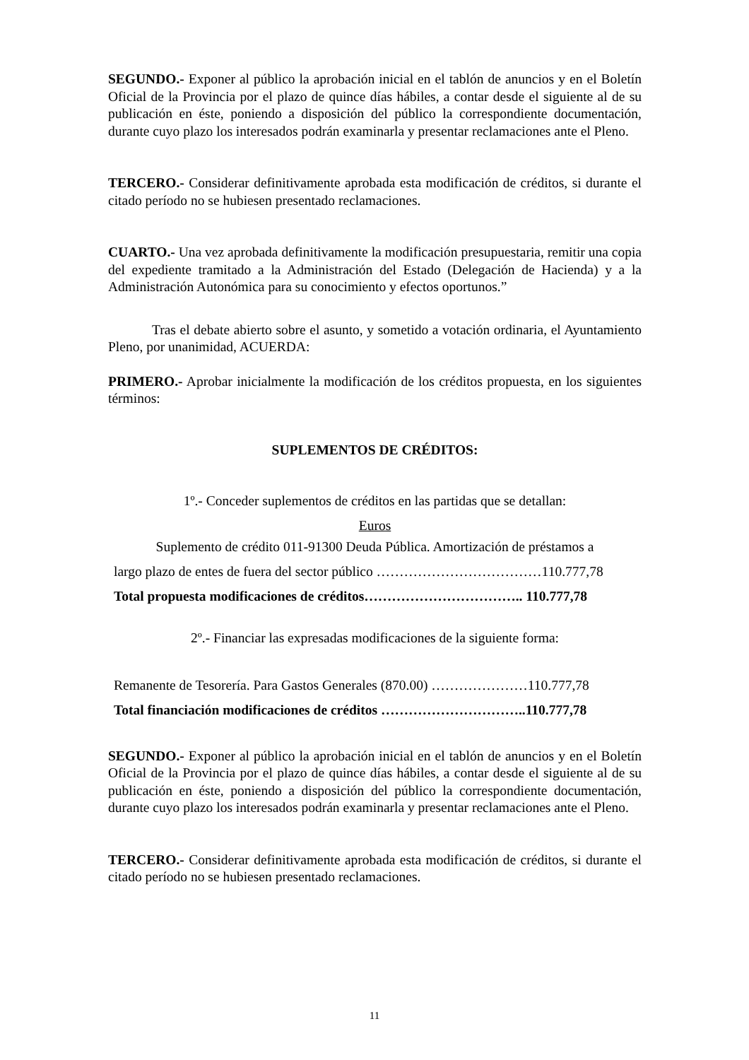SEGUNDO.- Exponer al público la aprobación inicial en el tablón de anuncios y en el Boletín Oficial de la Provincia por el plazo de quince días hábiles, a contar desde el siguiente al de su publicación en éste, poniendo a disposición del público la correspondiente documentación, durante cuyo plazo los interesados podrán examinarla y presentar reclamaciones ante el Pleno.
TERCERO.- Considerar definitivamente aprobada esta modificación de créditos, si durante el citado período no se hubiesen presentado reclamaciones.
CUARTO.- Una vez aprobada definitivamente la modificación presupuestaria, remitir una copia del expediente tramitado a la Administración del Estado (Delegación de Hacienda) y a la Administración Autonómica para su conocimiento y efectos oportunos.”
Tras el debate abierto sobre el asunto, y sometido a votación ordinaria, el Ayuntamiento Pleno, por unanimidad, ACUERDA:
PRIMERO.- Aprobar inicialmente la modificación de los créditos propuesta, en los siguientes términos:
SUPLEMENTOS DE CRÉDITOS:
1º.- Conceder suplementos de créditos en las partidas que se detallan:
Euros
Suplemento de crédito 011-91300 Deuda Pública. Amortización de préstamos a
largo plazo de entes de fuera del sector público ………………………………110.777,78
Total propuesta modificaciones de créditos…………………………….. 110.777,78
2º.- Financiar las expresadas modificaciones de la siguiente forma:
Remanente de Tesorería. Para Gastos Generales (870.00) …………………110.777,78
Total financiación modificaciones de créditos …………………………..110.777,78
SEGUNDO.- Exponer al público la aprobación inicial en el tablón de anuncios y en el Boletín Oficial de la Provincia por el plazo de quince días hábiles, a contar desde el siguiente al de su publicación en éste, poniendo a disposición del público la correspondiente documentación, durante cuyo plazo los interesados podrán examinarla y presentar reclamaciones ante el Pleno.
TERCERO.- Considerar definitivamente aprobada esta modificación de créditos, si durante el citado período no se hubiesen presentado reclamaciones.
11